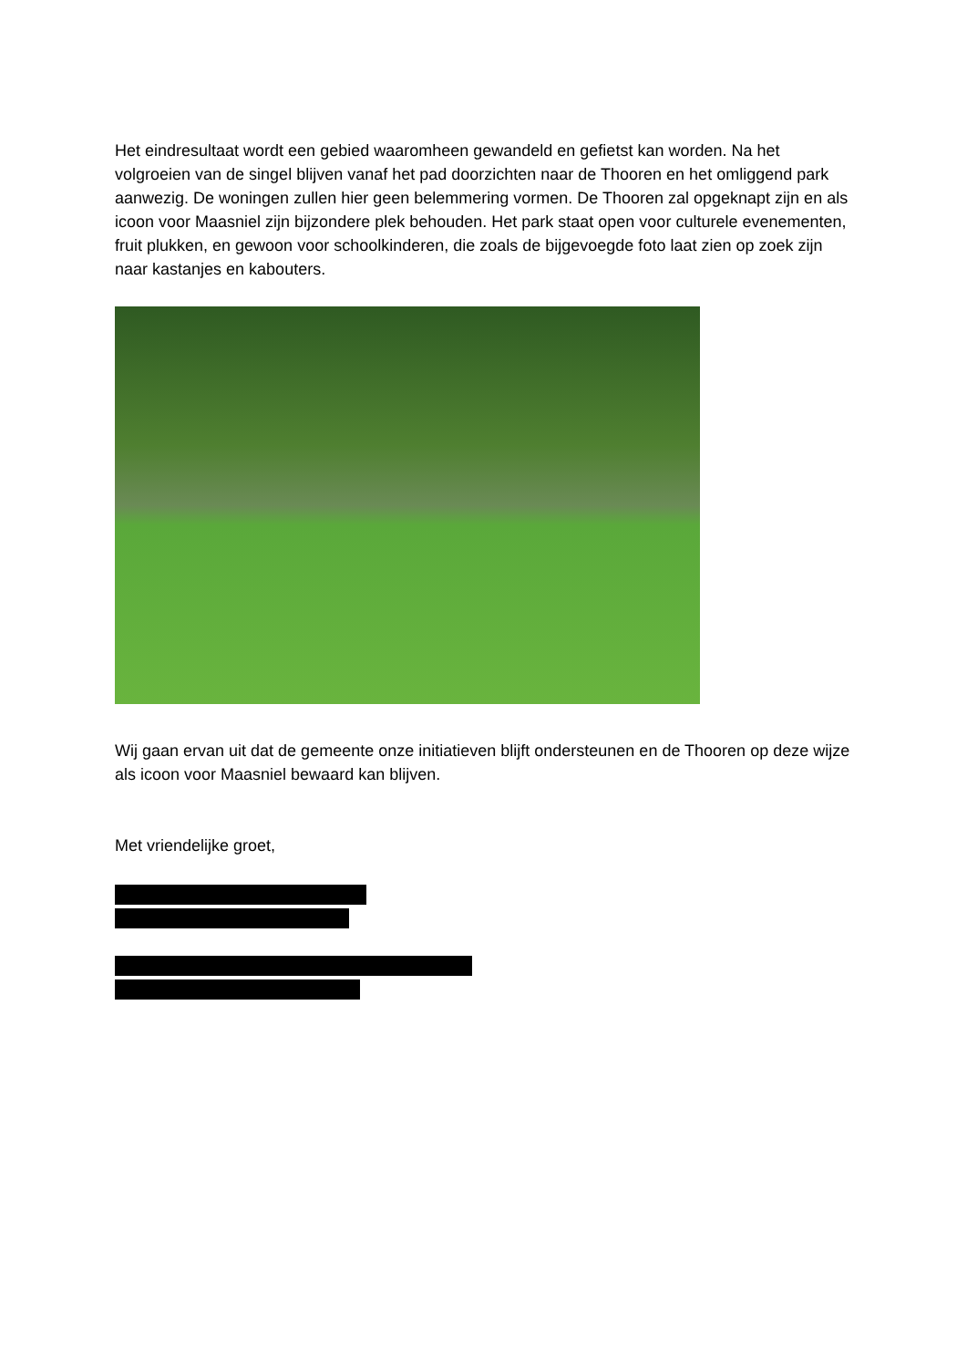Het eindresultaat wordt een gebied waaromheen gewandeld en gefietst kan worden. Na het volgroeien van de singel blijven vanaf het pad doorzichten naar de Thooren en het omliggend park aanwezig. De woningen zullen hier geen belemmering vormen. De Thooren zal opgeknapt zijn en als icoon voor Maasniel zijn bijzondere plek behouden. Het park staat open voor culturele evenementen, fruit plukken, en gewoon voor schoolkinderen, die zoals de bijgevoegde foto laat zien op zoek zijn naar kastanjes en kabouters.
Wij gaan ervan uit dat de gemeente onze initiatieven blijft ondersteunen en de Thooren op deze wijze als icoon voor Maasniel bewaard kan blijven.
Met vriendelijke groet,